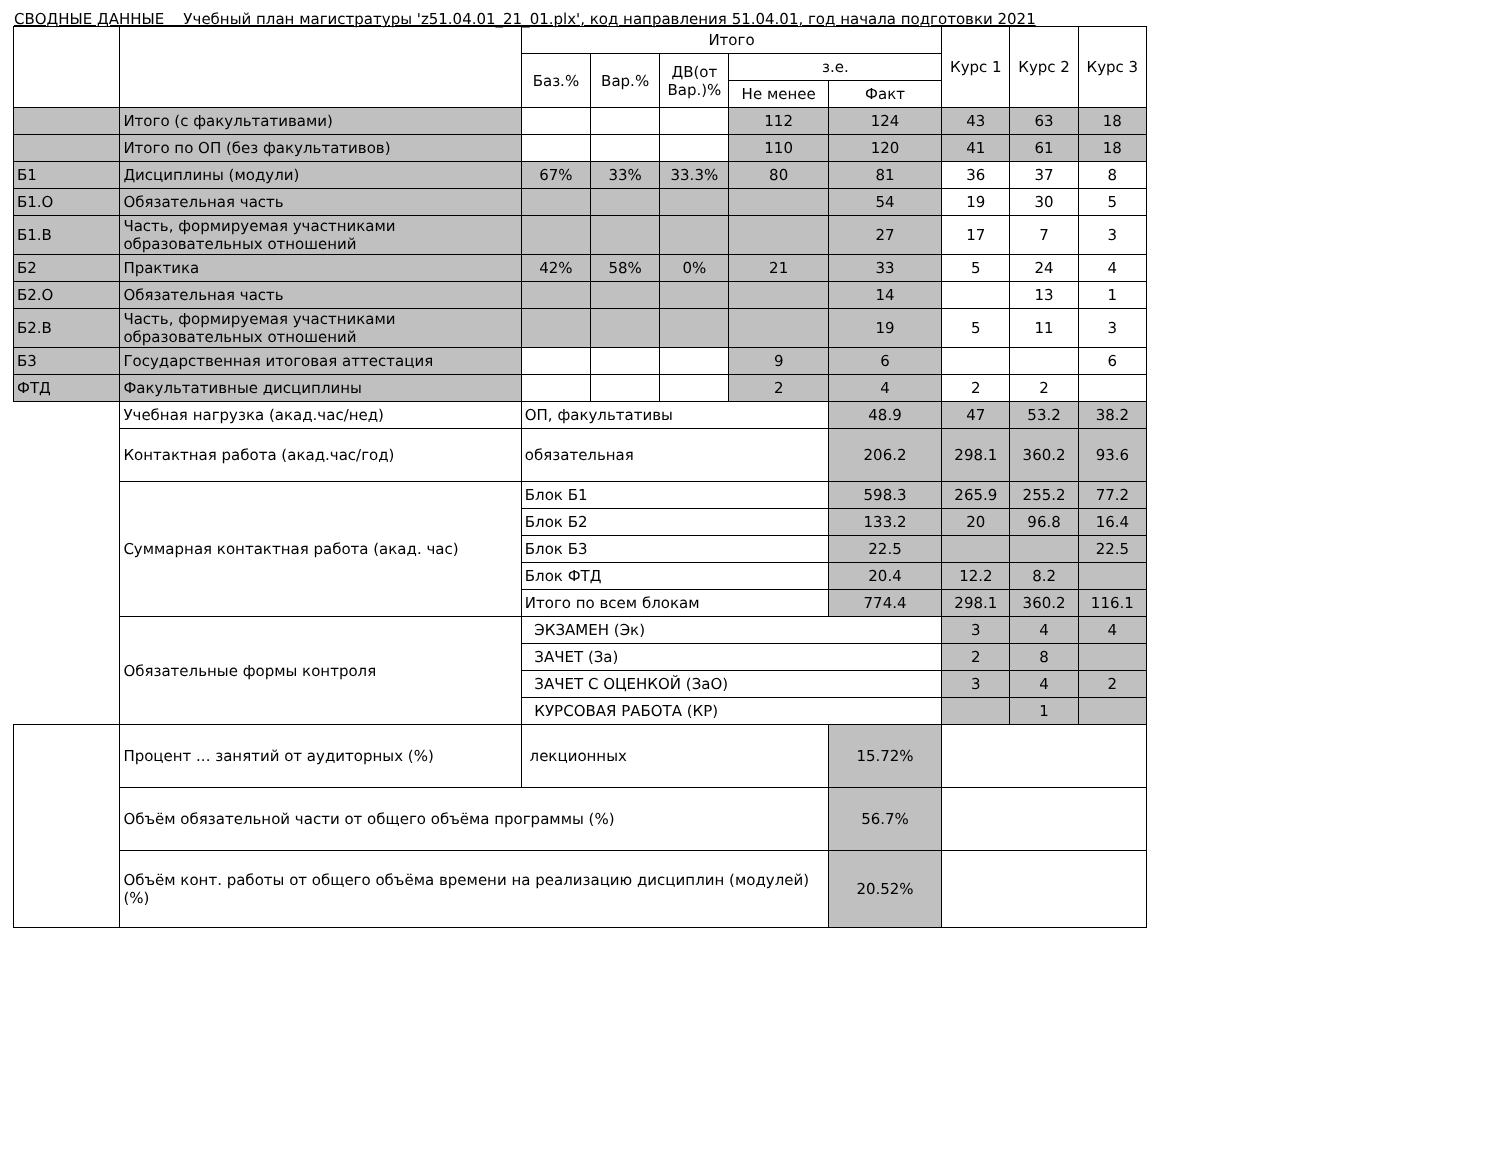СВОДНЫЕ ДАННЫЕ Учебный план магистратуры 'z51.04.01_21_01.plx', код направления 51.04.01, год начала подготовки 2021
| | | Итого | | | | | Курс 1 | Курс 2 | Курс 3 |
| --- | --- | --- | --- | --- | --- | --- | --- | --- | --- |
| | | Баз.% | Вар.% | ДВ(от Вар.)% | з.е. | | | | |
| | | | | | Не менее | Факт | | | |
| | Итого (с факультативами) | | | | 112 | 124 | 43 | 63 | 18 |
| | Итого по ОП (без факультативов) | | | | 110 | 120 | 41 | 61 | 18 |
| Б1 | Дисциплины (модули) | 67% | 33% | 33.3% | 80 | 81 | 36 | 37 | 8 |
| Б1.О | Обязательная часть | | | | | 54 | 19 | 30 | 5 |
| Б1.В | Часть, формируемая участниками образовательных отношений | | | | | 27 | 17 | 7 | 3 |
| Б2 | Практика | 42% | 58% | 0% | 21 | 33 | 5 | 24 | 4 |
| Б2.О | Обязательная часть | | | | | 14 | | 13 | 1 |
| Б2.В | Часть, формируемая участниками образовательных отношений | | | | | 19 | 5 | 11 | 3 |
| Б3 | Государственная итоговая аттестация | | | | 9 | 6 | | | 6 |
| ФТД | Факультативные дисциплины | | | | 2 | 4 | 2 | 2 | |
| | Учебная нагрузка (акад.час/нед) | ОП, факультативы | | | | 48.9 | 47 | 53.2 | 38.2 |
| | Контактная работа (акад.час/год) | обязательная | | | | 206.2 | 298.1 | 360.2 | 93.6 |
| | Суммарная контактная работа (акад. час) | Блок Б1 | | | | 598.3 | 265.9 | 255.2 | 77.2 |
| | | Блок Б2 | | | | 133.2 | 20 | 96.8 | 16.4 |
| | | Блок Б3 | | | | 22.5 | | | 22.5 |
| | | Блок ФТД | | | | 20.4 | 12.2 | 8.2 | |
| | | Итого по всем блокам | | | | 774.4 | 298.1 | 360.2 | 116.1 |
| | Обязательные формы контроля | ЭКЗАМЕН (Эк) | | | | | 3 | 4 | 4 |
| | | ЗАЧЕТ (За) | | | | | 2 | 8 | |
| | | ЗАЧЕТ С ОЦЕНКОЙ (ЗаО) | | | | | 3 | 4 | 2 |
| | | КУРСОВАЯ РАБОТА (КР) | | | | | | 1 | |
| | Процент ... занятий от аудиторных (%) | лекционных | | | | 15.72% | | | |
| | Объём обязательной части от общего объёма программы (%) | | | | | 56.7% | | | |
| | Объём конт. работы от общего объёма времени на реализацию дисциплин (модулей) (%) | | | | | 20.52% | | | |